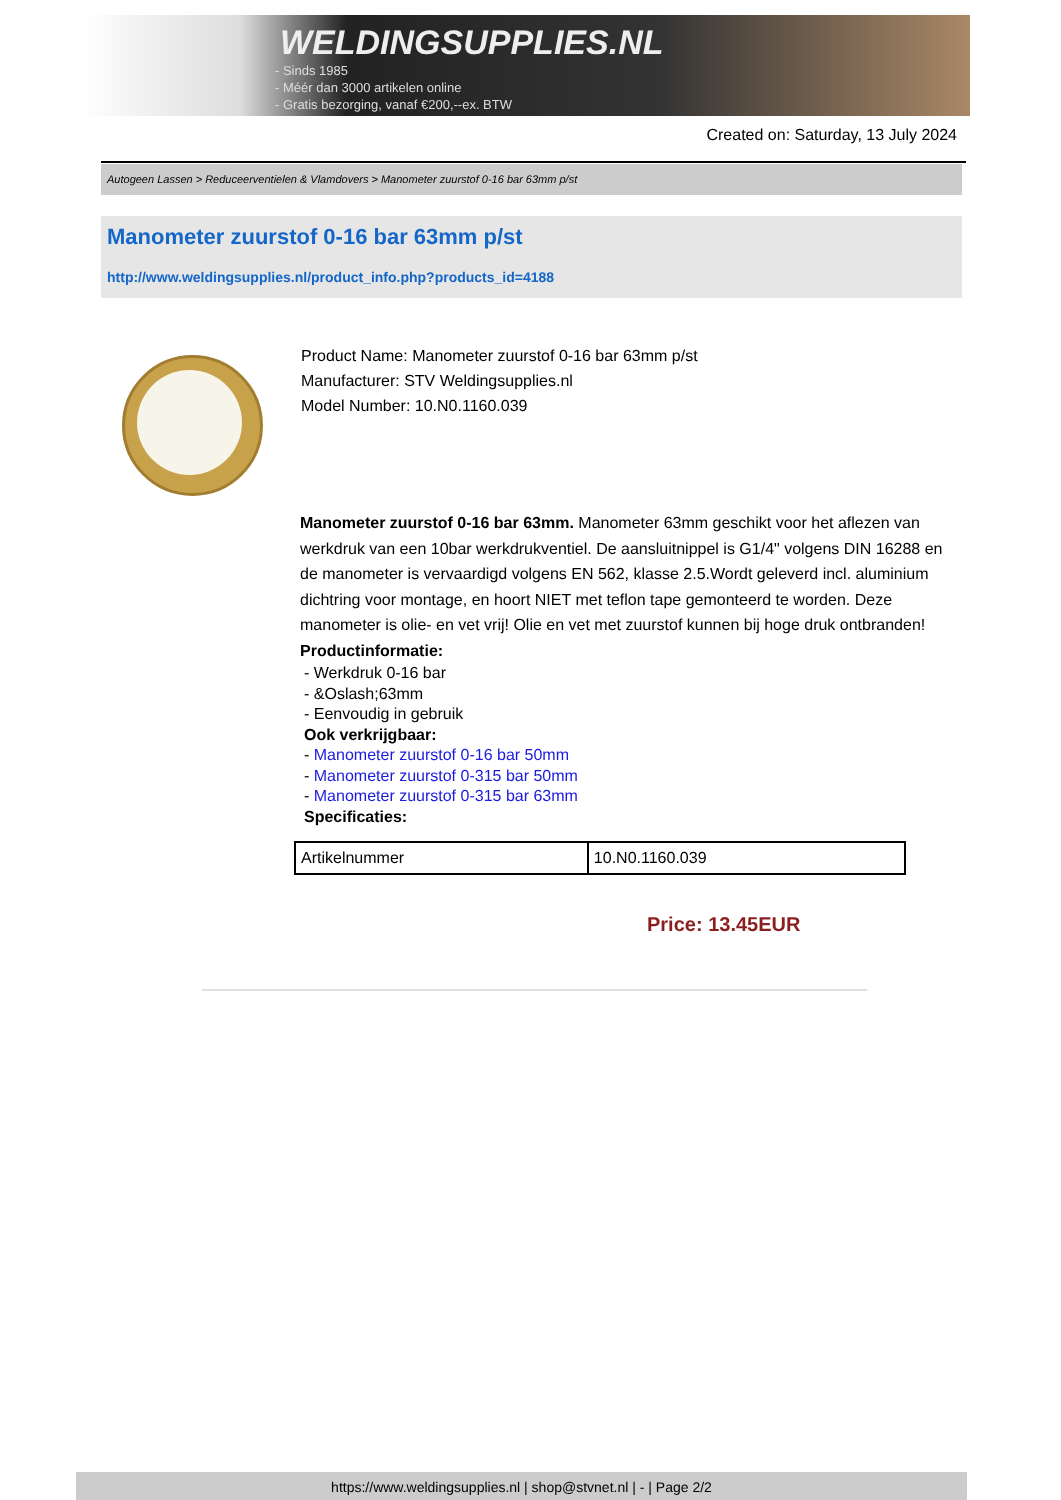WELDINGSUPPLIES.NL
- Sinds 1985
- Méér dan 3000 artikelen online
- Gratis bezorging, vanaf €200,--ex. BTW
Created on: Saturday, 13 July 2024
Autogeen Lassen > Reduceerventielen & Vlamdovers > Manometer zuurstof 0-16 bar 63mm p/st
Manometer zuurstof 0-16 bar 63mm p/st
http://www.weldingsupplies.nl/product_info.php?products_id=4188
Product Name: Manometer zuurstof 0-16 bar 63mm p/st
Manufacturer: STV Weldingsupplies.nl
Model Number: 10.N0.1160.039
Manometer zuurstof 0-16 bar 63mm. Manometer 63mm geschikt voor het aflezen van werkdruk van een 10bar werkdrukventiel. De aansluitnippel is G1/4" volgens DIN 16288 en de manometer is vervaardigd volgens EN 562, klasse 2.5.Wordt geleverd incl. aluminium dichtring voor montage, en hoort NIET met teflon tape gemonteerd te worden. Deze manometer is olie- en vet vrij! Olie en vet met zuurstof kunnen bij hoge druk ontbranden!
Productinformatie:
- Werkdruk 0-16 bar
- &Oslash;63mm
- Eenvoudig in gebruik
Ook verkrijgbaar:
- Manometer zuurstof 0-16 bar 50mm
- Manometer zuurstof 0-315 bar 50mm
- Manometer zuurstof 0-315 bar 63mm
Specificaties:
| Artikelnummer | 10.N0.1160.039 |
Price: 13.45EUR
https://www.weldingsupplies.nl | shop@stvnet.nl | - | Page 2/2